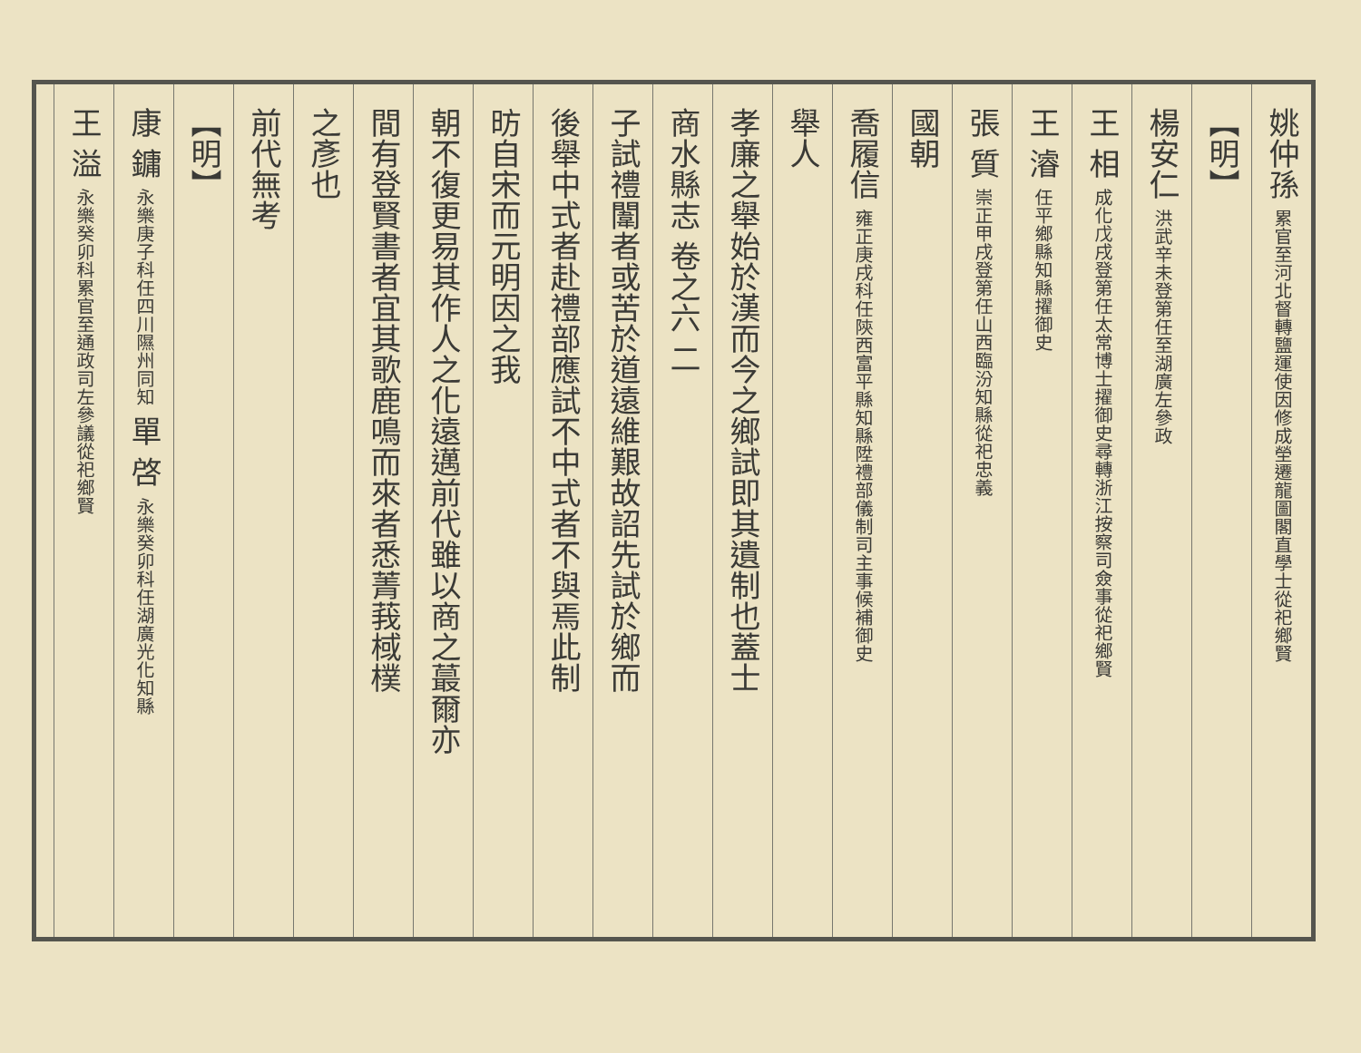姚仲孫 累官至河北督轉鹽運使因修成塋遷龍圖閣直學士從祀鄉賢
【明】
楊安仁 洪武辛未登第任至湖廣左參政
王 相 成化戊戌登第任太常博士擢御史尋轉浙江按察司僉事從祀鄉賢
王 濬 任平鄉縣知縣擢御史
張 質 崇正甲戌登第任山西臨汾知縣從祀忠義
國朝
喬履信 雍正庚戌科任陝西富平縣知縣陞禮部儀制司主事候補御史
舉人
孝廉之舉始於漢而今之鄉試即其遺制也蓋士
商水縣志 卷之六 二
子試禮闈者或苦於道遠維艱故詔先試於鄉而
後舉中式者赴禮部應試不中式者不與焉此制
昉自宋而元明因之我
朝不復更易其作人之化遠邁前代雖以商之蕞爾亦
間有登賢書者宜其歌鹿鳴而來者悉菁莪棫樸
之彥也
前代無考
【明】
康 鏞 永樂庚子科任四川隰州同知 單 啓 永樂癸卯科任湖廣光化知縣
王 溢 永樂癸卯科累官至通政司左參議從祀鄉賢